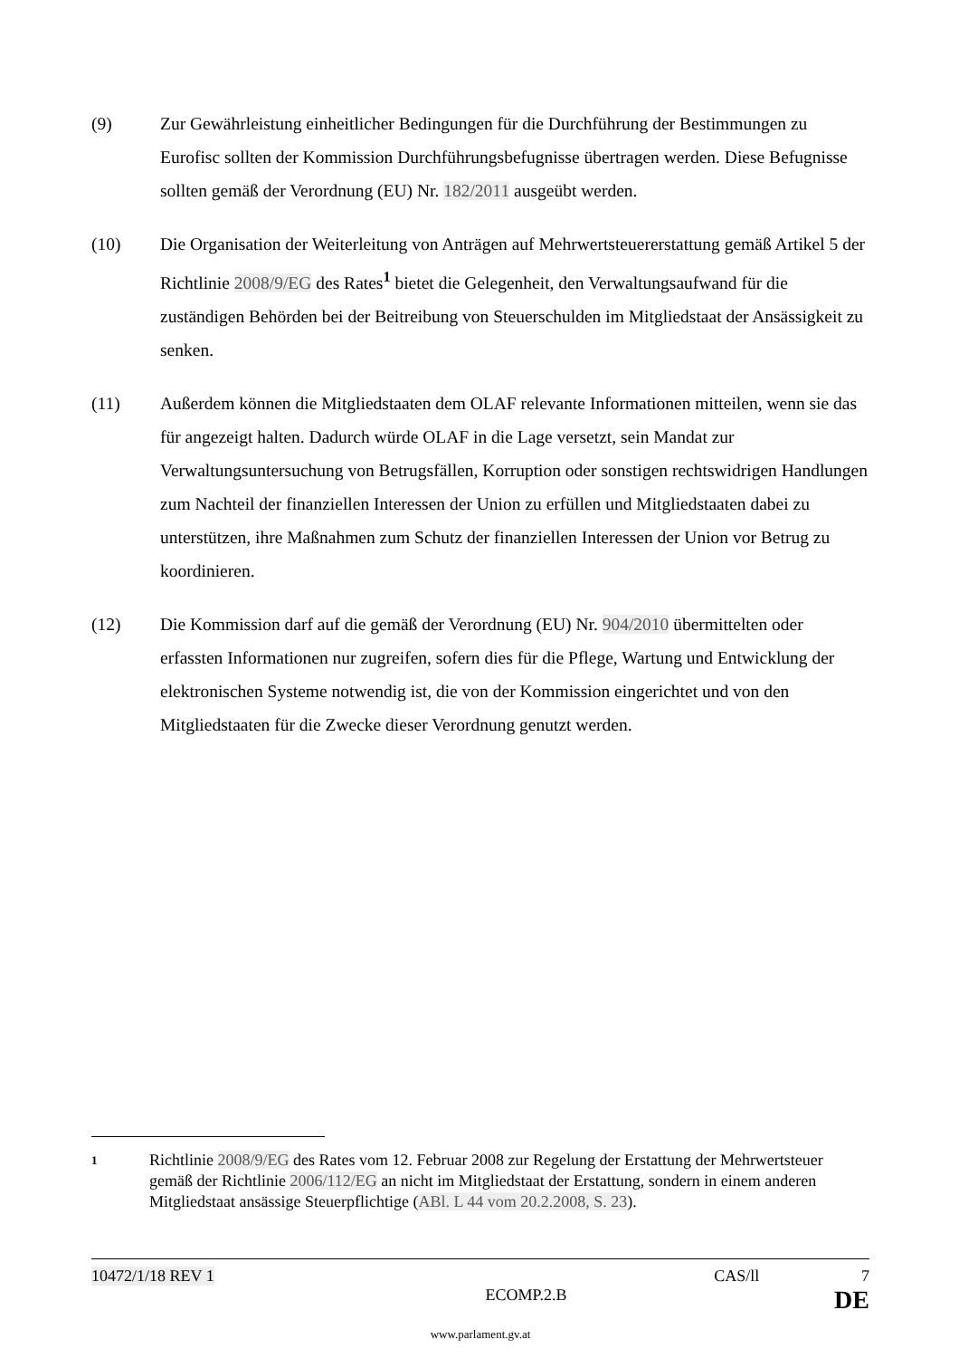(9) Zur Gewährleistung einheitlicher Bedingungen für die Durchführung der Bestimmungen zu Eurofisc sollten der Kommission Durchführungsbefugnisse übertragen werden. Diese Befugnisse sollten gemäß der Verordnung (EU) Nr. 182/2011 ausgeübt werden.
(10) Die Organisation der Weiterleitung von Anträgen auf Mehrwertsteuererstattung gemäß Artikel 5 der Richtlinie 2008/9/EG des Rates<sup>1</sup> bietet die Gelegenheit, den Verwaltungsaufwand für die zuständigen Behörden bei der Beitreibung von Steuerschulden im Mitgliedstaat der Ansässigkeit zu senken.
(11) Außerdem können die Mitgliedstaaten dem OLAF relevante Informationen mitteilen, wenn sie das für angezeigt halten. Dadurch würde OLAF in die Lage versetzt, sein Mandat zur Verwaltungsuntersuchung von Betrugsfällen, Korruption oder sonstigen rechtswidrigen Handlungen zum Nachteil der finanziellen Interessen der Union zu erfüllen und Mitgliedstaaten dabei zu unterstützen, ihre Maßnahmen zum Schutz der finanziellen Interessen der Union vor Betrug zu koordinieren.
(12) Die Kommission darf auf die gemäß der Verordnung (EU) Nr. 904/2010 übermittelten oder erfassten Informationen nur zugreifen, sofern dies für die Pflege, Wartung und Entwicklung der elektronischen Systeme notwendig ist, die von der Kommission eingerichtet und von den Mitgliedstaaten für die Zwecke dieser Verordnung genutzt werden.
1
Richtlinie 2008/9/EG des Rates vom 12. Februar 2008 zur Regelung der Erstattung der Mehrwertsteuer gemäß der Richtlinie 2006/112/EG an nicht im Mitgliedstaat der Erstattung, sondern in einem anderen Mitgliedstaat ansässige Steuerpflichtige (ABl. L 44 vom 20.2.2008, S. 23).
10472/1/18 REV 1 CAS/ll 7
ECOMP.2.B DE
www.parlament.gv.at